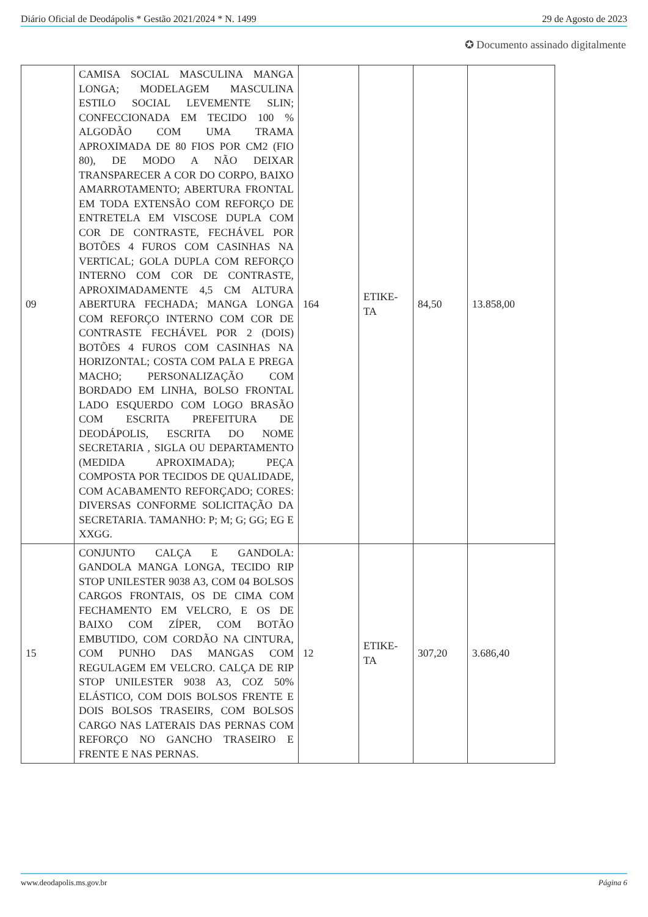Diário Oficial de Deodápolis * Gestão 2021/2024 * N. 1499 29 de Agosto de 2023
✪ Documento assinado digitalmente
| 09 | CAMISA SOCIAL MASCULINA MANGA LONGA; MODELAGEM MASCULINA ESTILO SOCIAL LEVEMENTE SLIN; CONFECCIONADA EM TECIDO 100 % ALGODÃO COM UMA TRAMA APROXIMADA DE 80 FIOS POR CM2 (FIO 80), DE MODO A NÃO DEIXAR TRANSPARECER A COR DO CORPO, BAIXO AMARROTAMENTO; ABERTURA FRONTAL EM TODA EXTENSÃO COM REFORÇO DE ENTRETELA EM VISCOSE DUPLA COM COR DE CONTRASTE, FECHÁVEL POR BOTÕES 4 FUROS COM CASINHAS NA VERTICAL; GOLA DUPLA COM REFORÇO INTERNO COM COR DE CONTRASTE, APROXIMADAMENTE 4,5 CM ALTURA ABERTURA FECHADA; MANGA LONGA COM REFORÇO INTERNO COM COR DE CONTRASTE FECHÁVEL POR 2 (DOIS) BOTÕES 4 FUROS COM CASINHAS NA HORIZONTAL; COSTA COM PALA E PREGA MACHO; PERSONALIZAÇÃO COM BORDADO EM LINHA, BOLSO FRONTAL LADO ESQUERDO COM LOGO BRASÃO COM ESCRITA PREFEITURA DE DEODÁPOLIS, ESCRITA DO NOME SECRETARIA , SIGLA OU DEPARTAMENTO (MEDIDA APROXIMADA); PEÇA COMPOSTA POR TECIDOS DE QUALIDADE, COM ACABAMENTO REFORÇADO; CORES: DIVERSAS CONFORME SOLICITAÇÃO DA SECRETARIA. TAMANHO: P; M; G; GG; EG E XXGG. | 164 | ETIKE- TA | 84,50 | 13.858,00 |
| 15 | CONJUNTO CALÇA E GANDOLA: GANDOLA MANGA LONGA, TECIDO RIP STOP UNILESTER 9038 A3, COM 04 BOLSOS CARGOS FRONTAIS, OS DE CIMA COM FECHAMENTO EM VELCRO, E OS DE BAIXO COM ZÍPER, COM BOTÃO EMBUTIDO, COM CORDÃO NA CINTURA, COM PUNHO DAS MANGAS COM REGULAGEM EM VELCRO. CALÇA DE RIP STOP UNILESTER 9038 A3, COZ 50% ELÁSTICO, COM DOIS BOLSOS FRENTE E DOIS BOLSOS TRASEIRS, COM BOLSOS CARGO NAS LATERAIS DAS PERNAS COM REFORÇO NO GANCHO TRASEIRO E FRENTE E NAS PERNAS. | 12 | ETIKE- TA | 307,20 | 3.686,40 |
www.deodapolis.ms.gov.br Página 6